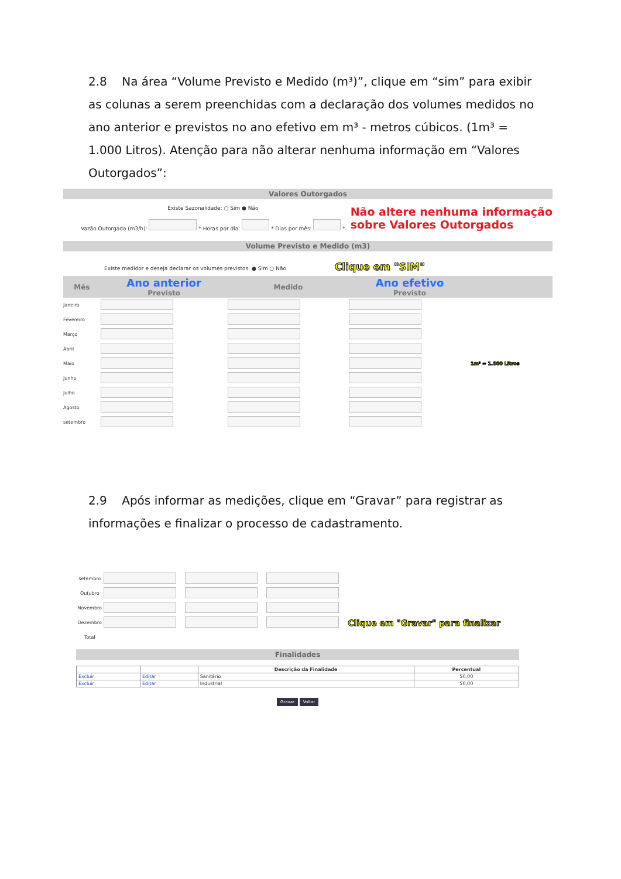2.8 Na área “Volume Previsto e Medido (m³)”, clique em “sim” para exibir as colunas a serem preenchidas com a declaração dos volumes medidos no ano anterior e previstos no ano efetivo em m³ - metros cúbicos. (1m³ = 1.000 Litros). Atenção para não alterar nenhuma informação em “Valores Outorgados”:
Valores Outorgados
Existe Sazonalidade: ○ Sim ● Não
Vazão Outorgada (m3/h): * Horas por dia: * Dias por mês: *
Não altere nenhuma informação
sobre Valores Outorgados
Volume Previsto e Medido (m3)
Existe medidor e deseja declarar os volumes previstos: ● Sim ○ Não Clique em "SIM"
| Mês | Ano anterior Previsto | Medido | Ano efetivo Previsto | |
| --- | --- | --- | --- | --- |
| Janeiro | | | | |
| Fevereiro | | | | |
| Março | | | | |
| Abril | | | | |
| Maio | | | | 1m³ = 1.000 Litros |
| Junho | | | | |
| Julho | | | | |
| Agosto | | | | |
| setembro | | | | |
2.9 Após informar as medições, clique em “Gravar” para registrar as informações e finalizar o processo de cadastramento.
| setembro | | | | |
| Outubro | | | | |
| Novembro | | | | |
| Dezembro | | | | Clique em "Gravar" para finalizar |
| Total | | | | |
Finalidades
| | | Descrição da Finalidade | Percentual |
| --- | --- | --- | --- |
| Excluir | Editar | Sanitário | 50,00 |
| Excluir | Editar | Industrial | 50,00 |
Gravar Voltar